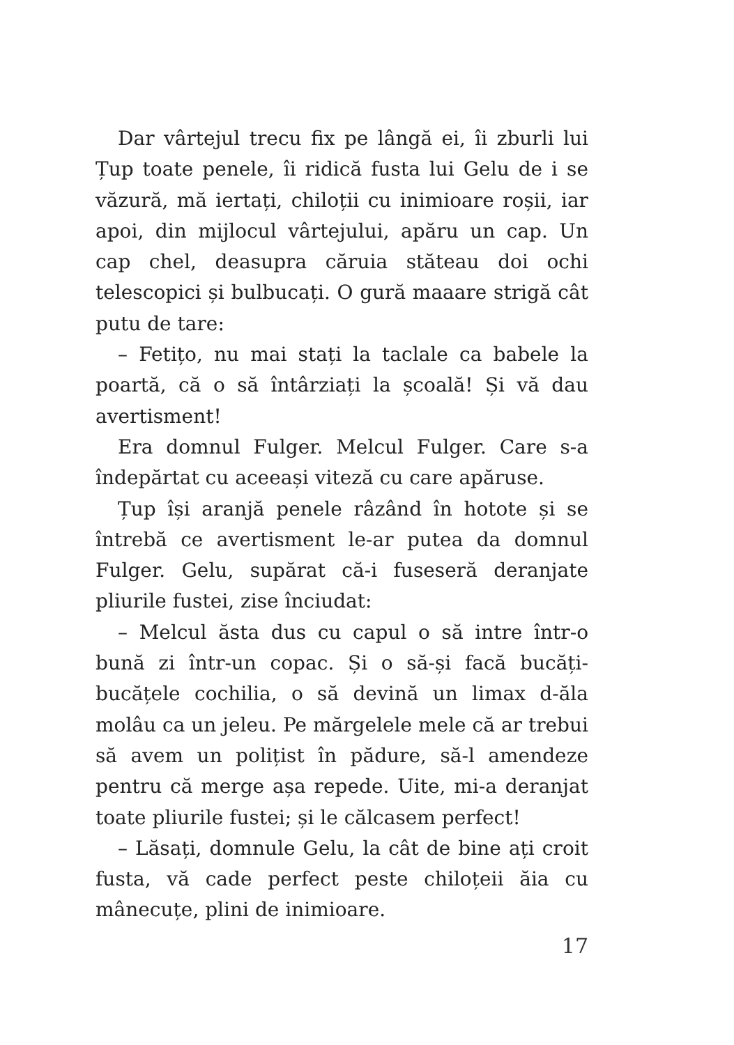Dar vârtejul trecu fix pe lângă ei, îi zburli lui Țup toate penele, îi ridică fusta lui Gelu de i se văzură, mă iertați, chiloții cu inimioare roșii, iar apoi, din mijlocul vârtejului, apăru un cap. Un cap chel, deasupra căruia stăteau doi ochi telescopici și bulbucați. O gură maaare strigă cât putu de tare:
– Fetițo, nu mai stați la taclale ca babele la poartă, că o să întârziați la școală! Și vă dau avertisment!
Era domnul Fulger. Melcul Fulger. Care s-a îndepărtat cu aceeași viteză cu care apăruse.
Țup își aranjă penele râzând în hotote și se întrebă ce avertisment le-ar putea da domnul Fulger. Gelu, supărat că-i fuseseră deranjate pliurile fustei, zise înciudat:
– Melcul ăsta dus cu capul o să intre într-o bună zi într-un copac. Și o să-și facă bucăți-bucățele cochilia, o să devină un limax d-ăla molâu ca un jeleu. Pe mărgelele mele că ar trebui să avem un polițist în pădure, să-l amendeze pentru că merge așa repede. Uite, mi-a deranjat toate pliurile fustei; și le călcasem perfect!
– Lăsați, domnule Gelu, la cât de bine ați croit fusta, vă cade perfect peste chiloțeii ăia cu mânecuțe, plini de inimioare.
17